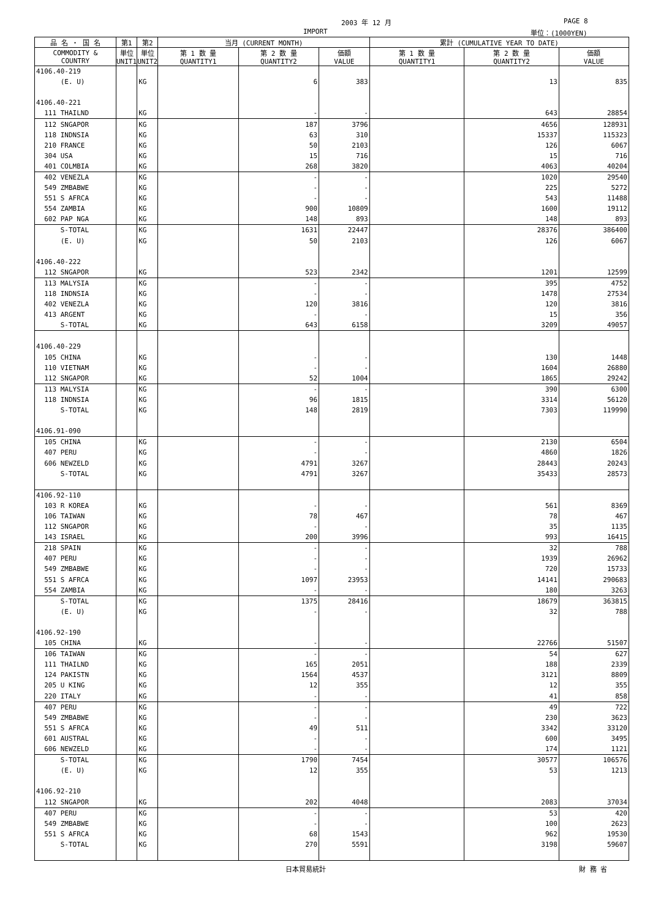2003 年 12 月 PAGE 8
IMPORT 単位：(1000YEN)
| 品 名 ・ 国 名 | 第1 | 第2 | 当月 (CURRENT MONTH) | | | 累計 (CUMULATIVE YEAR TO DATE) | | |
| --- | --- | --- | --- | --- | --- | --- | --- | --- |
| COMMODITY & COUNTRY | 単位 UNIT1 | 単位 UNIT2 | 第 1 数 量 QUANTITY1 | 第 2 数 量 QUANTITY2 | 価額 VALUE | 第 1 数 量 QUANTITY1 | 第 2 数 量 QUANTITY2 | 価額 VALUE |
| 4106.40-219 | | | | | | | | |
| (E. U) | | KG | | 6 | 383 | | 13 | 835 |
| 4106.40-221 | | | | | | | | |
| 111 THAILND | | KG | | - | - | | 643 | 28854 |
| 112 SNGAPOR | | KG | | 187 | 3796 | | 4656 | 128931 |
| 118 INDNSIA | | KG | | 63 | 310 | | 15337 | 115323 |
| 210 FRANCE | | KG | | 50 | 2103 | | 126 | 6067 |
| 304 USA | | KG | | 15 | 716 | | 15 | 716 |
| 401 COLMBIA | | KG | | 268 | 3820 | | 4063 | 40204 |
| 402 VENEZLA | | KG | | - | - | | 1020 | 29540 |
| 549 ZMBABWE | | KG | | - | - | | 225 | 5272 |
| 551 S AFRCA | | KG | | - | - | | 543 | 11488 |
| 554 ZAMBIA | | KG | | 900 | 10809 | | 1600 | 19112 |
| 602 PAP NGA | | KG | | 148 | 893 | | 148 | 893 |
| S-TOTAL | | KG | | 1631 | 22447 | | 28376 | 386400 |
| (E. U) | | KG | | 50 | 2103 | | 126 | 6067 |
| 4106.40-222 | | | | | | | | |
| 112 SNGAPOR | | KG | | 523 | 2342 | | 1201 | 12599 |
| 113 MALYSIA | | KG | | - | - | | 395 | 4752 |
| 118 INDNSIA | | KG | | - | - | | 1478 | 27534 |
| 402 VENEZLA | | KG | | 120 | 3816 | | 120 | 3816 |
| 413 ARGENT | | KG | | - | - | | 15 | 356 |
| S-TOTAL | | KG | | 643 | 6158 | | 3209 | 49057 |
| 4106.40-229 | | | | | | | | |
| 105 CHINA | | KG | | - | - | | 130 | 1448 |
| 110 VIETNAM | | KG | | - | - | | 1604 | 26880 |
| 112 SNGAPOR | | KG | | 52 | 1004 | | 1865 | 29242 |
| 113 MALYSIA | | KG | | - | - | | 390 | 6300 |
| 118 INDNSIA | | KG | | 96 | 1815 | | 3314 | 56120 |
| S-TOTAL | | KG | | 148 | 2819 | | 7303 | 119990 |
| 4106.91-090 | | | | | | | | |
| 105 CHINA | | KG | | - | - | | 2130 | 6504 |
| 407 PERU | | KG | | - | - | | 4860 | 1826 |
| 606 NEWZELD | | KG | | 4791 | 3267 | | 28443 | 20243 |
| S-TOTAL | | KG | | 4791 | 3267 | | 35433 | 28573 |
| 4106.92-110 | | | | | | | | |
| 103 R KOREA | | KG | | - | - | | 561 | 8369 |
| 106 TAIWAN | | KG | | 78 | 467 | | 78 | 467 |
| 112 SNGAPOR | | KG | | - | - | | 35 | 1135 |
| 143 ISRAEL | | KG | | 200 | 3996 | | 993 | 16415 |
| 218 SPAIN | | KG | | - | - | | 32 | 788 |
| 407 PERU | | KG | | - | - | | 1939 | 26962 |
| 549 ZMBABWE | | KG | | - | - | | 720 | 15733 |
| 551 S AFRCA | | KG | | 1097 | 23953 | | 14141 | 290683 |
| 554 ZAMBIA | | KG | | - | - | | 180 | 3263 |
| S-TOTAL | | KG | | 1375 | 28416 | | 18679 | 363815 |
| (E. U) | | KG | | - | - | | 32 | 788 |
| 4106.92-190 | | | | | | | | |
| 105 CHINA | | KG | | - | - | | 22766 | 51507 |
| 106 TAIWAN | | KG | | - | - | | 54 | 627 |
| 111 THAILND | | KG | | 165 | 2051 | | 188 | 2339 |
| 124 PAKISTN | | KG | | 1564 | 4537 | | 3121 | 8809 |
| 205 U KING | | KG | | 12 | 355 | | 12 | 355 |
| 220 ITALY | | KG | | - | - | | 41 | 858 |
| 407 PERU | | KG | | - | - | | 49 | 722 |
| 549 ZMBABWE | | KG | | - | - | | 230 | 3623 |
| 551 S AFRCA | | KG | | 49 | 511 | | 3342 | 33120 |
| 601 AUSTRAL | | KG | | - | - | | 600 | 3495 |
| 606 NEWZELD | | KG | | - | - | | 174 | 1121 |
| S-TOTAL | | KG | | 1790 | 7454 | | 30577 | 106576 |
| (E. U) | | KG | | 12 | 355 | | 53 | 1213 |
| 4106.92-210 | | | | | | | | |
| 112 SNGAPOR | | KG | | 202 | 4048 | | 2083 | 37034 |
| 407 PERU | | KG | | - | - | | 53 | 420 |
| 549 ZMBABWE | | KG | | - | - | | 100 | 2623 |
| 551 S AFRCA | | KG | | 68 | 1543 | | 962 | 19530 |
| S-TOTAL | | KG | | 270 | 5591 | | 3198 | 59607 |
日本貿易統計 財 務 省